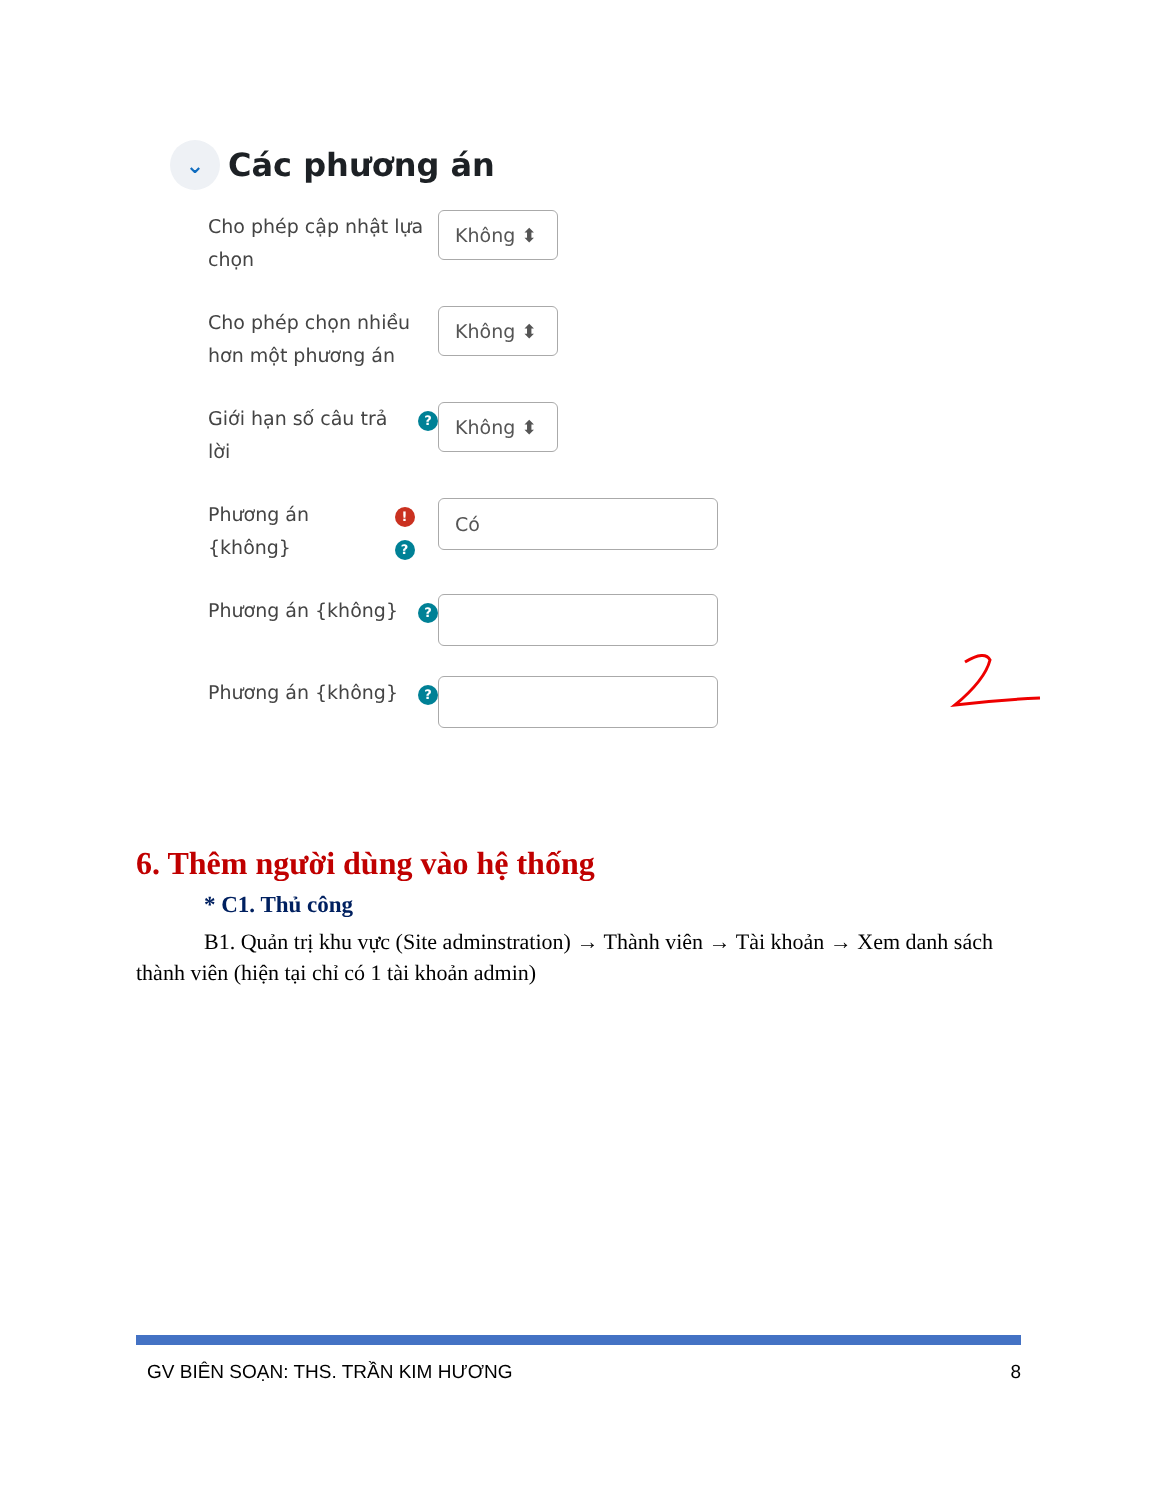⌄ Các phương án
Cho phép cập nhật lựa chọn
Không ⬍
Cho phép chọn nhiều hơn một phương án
Không ⬍
Giới hạn số câu trả lời?
Không ⬍
Phương án {không}!?
Có
Phương án {không}?
Phương án {không}?
6. Thêm người dùng vào hệ thống
* C1. Thủ công
B1. Quản trị khu vực (Site adminstration) → Thành viên → Tài khoản → Xem danh sách thành viên (hiện tại chỉ có 1 tài khoản admin)
GV BIÊN SOẠN: THS. TRẦN KIM HƯƠNG 8